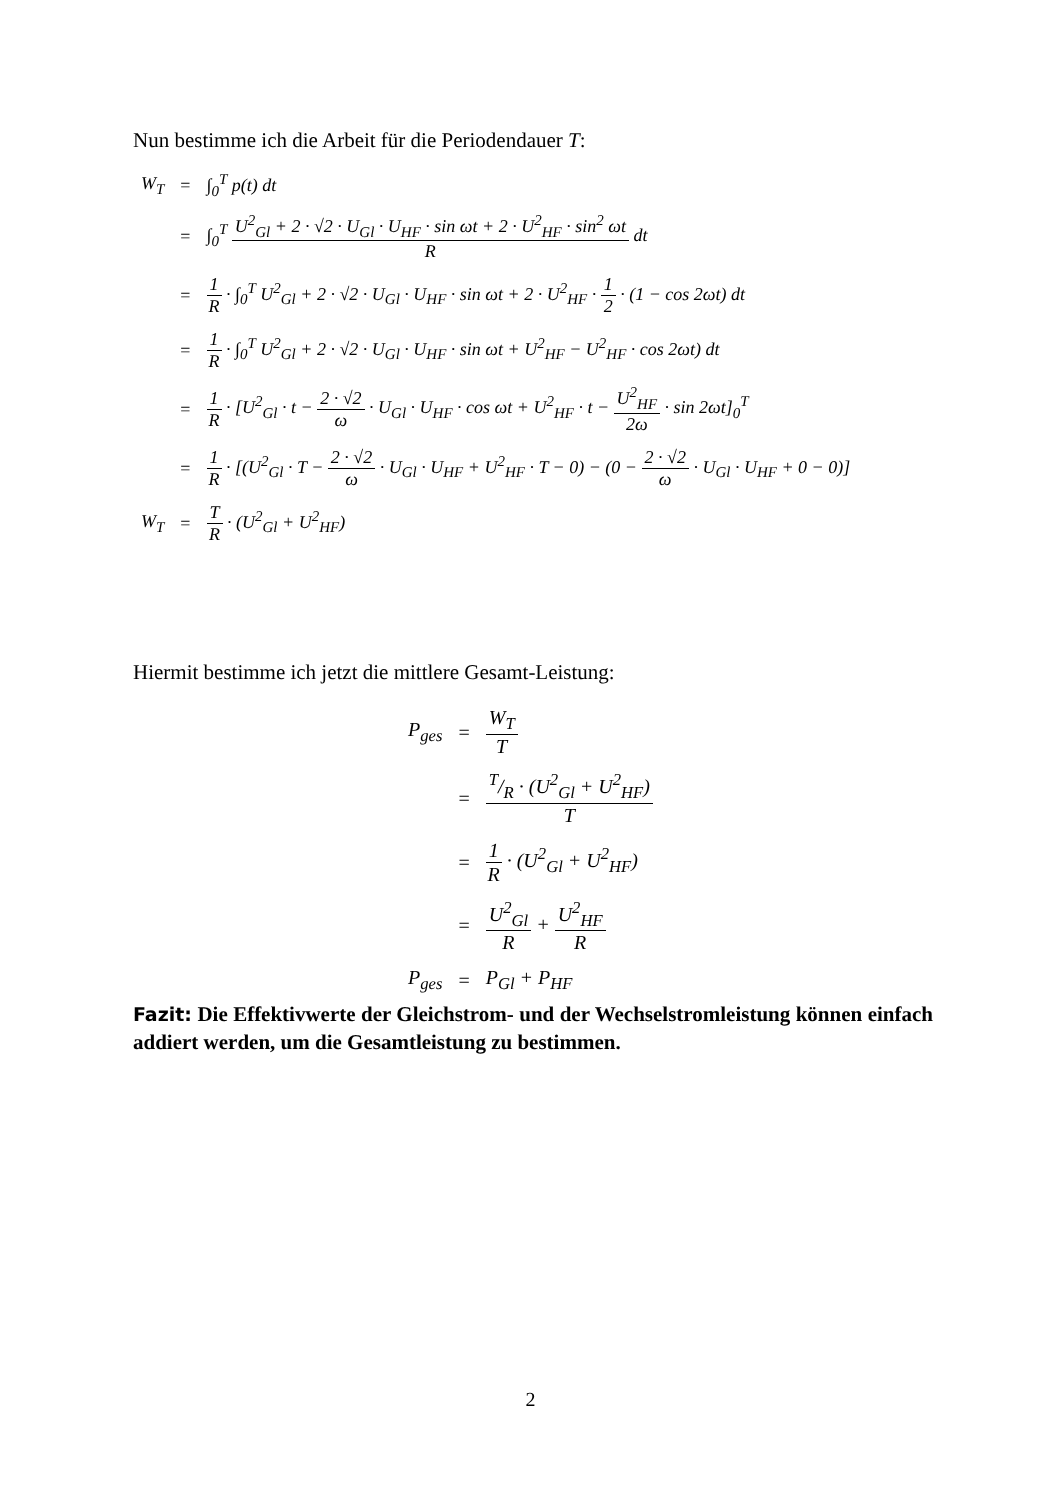Nun bestimme ich die Arbeit für die Periodendauer T:
| W<sub>T</sub> | = | ∫<sub>0</sub><sup>T</sup> p(t) dt |
| | = | ∫<sub>0</sub><sup>T</sup> U<sup>2</sup><sub>Gl</sub> + 2 · √2 · U<sub>Gl</sub> · U<sub>HF</sub> · sin ωt + 2 · U<sup>2</sup><sub>HF</sub> · sin<sup>2</sup> ωt R dt |
| | = | 1 R · ∫<sub>0</sub><sup>T</sup> U<sup>2</sup><sub>Gl</sub> + 2 · √2 · U<sub>Gl</sub> · U<sub>HF</sub> · sin ωt + 2 · U<sup>2</sup><sub>HF</sub> · 1 2 · (1 − cos 2ωt) dt |
| | = | 1 R · ∫<sub>0</sub><sup>T</sup> U<sup>2</sup><sub>Gl</sub> + 2 · √2 · U<sub>Gl</sub> · U<sub>HF</sub> · sin ωt + U<sup>2</sup><sub>HF</sub> − U<sup>2</sup><sub>HF</sub> · cos 2ωt) dt |
| | = | 1 R · [U<sup>2</sup><sub>Gl</sub> · t − 2 · √2 ω · U<sub>Gl</sub> · U<sub>HF</sub> · cos ωt + U<sup>2</sup><sub>HF</sub> · t − U<sup>2</sup><sub>HF</sub> 2ω · sin 2ωt]<sub>0</sub><sup>T</sup> |
| | = | 1 R · [(U<sup>2</sup><sub>Gl</sub> · T − 2 · √2 ω · U<sub>Gl</sub> · U<sub>HF</sub> + U<sup>2</sup><sub>HF</sub> · T − 0) − (0 − 2 · √2 ω · U<sub>Gl</sub> · U<sub>HF</sub> + 0 − 0)] |
| W<sub>T</sub> | = | T R · (U<sup>2</sup><sub>Gl</sub> + U<sup>2</sup><sub>HF</sub>) |
Hiermit bestimme ich jetzt die mittlere Gesamt-Leistung:
| P<sub>ges</sub> | = | W<sub>T</sub> T |
| | = | T/R · (U<sup>2</sup><sub>Gl</sub> + U<sup>2</sup><sub>HF</sub>) T |
| | = | 1 R · (U<sup>2</sup><sub>Gl</sub> + U<sup>2</sup><sub>HF</sub>) |
| | = | U<sup>2</sup><sub>Gl</sub> R + U<sup>2</sup><sub>HF</sub> R |
| P<sub>ges</sub> | = | P<sub>Gl</sub> + P<sub>HF</sub> |
Fazit: Die Effektivwerte der Gleichstrom- und der Wechselstromleistung können einfach addiert werden, um die Gesamtleistung zu bestimmen.
2